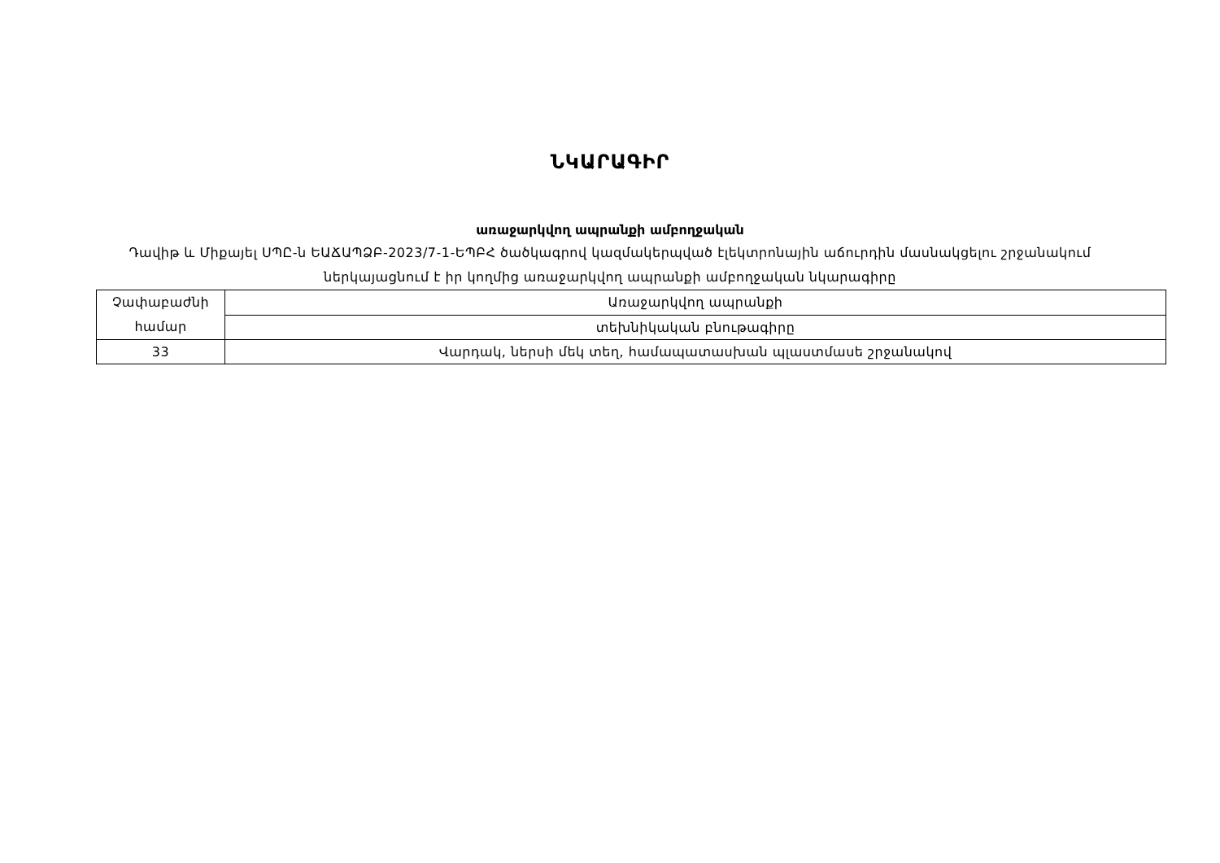ՆԿԱՐԱԳԻՐ
առաջարկվող ապրանքի ամբողջական
Դավիթ և Միքայել ՍՊԸ-ն ԵԱՃԱՊՁԲ-2023/7-1-ԵՊԲՀ ծածկագրով կազմակերպված էլեկտրոնային աճուրդին մասնակցելու շրջանակում ներկայացնում է իր կողմից առաջարկվող ապրանքի ամբողջական նկարագիրը
| Չափաբաժնի համար | Առաջարկվող ապրանքի |
| | տեխնիկական բնութագիրը |
| 33 | Վարդակ, ներսի մեկ տեղ, համապատասխան պլաստմասե շրջանակով |